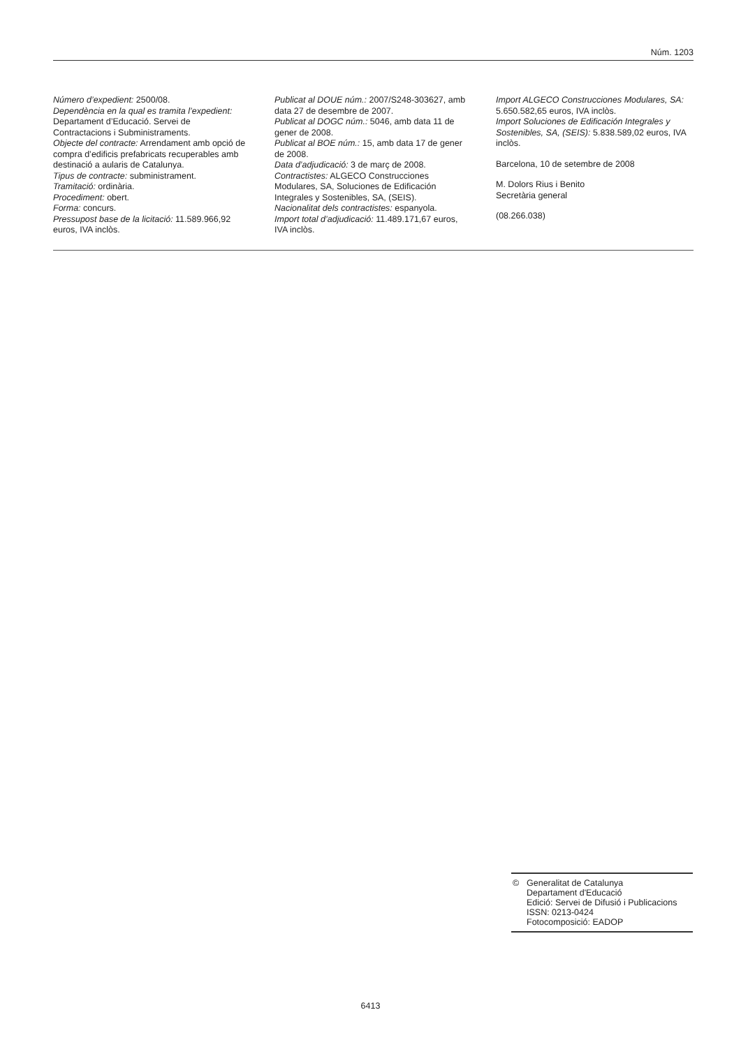Núm. 1203
Número d’expedient: 2500/08.
Dependència en la qual es tramita l’expedient: Departament d’Educació. Servei de Contractacions i Subministraments.
Objecte del contracte: Arrendament amb opció de compra d’edificis prefabricats recuperables amb destinació a aularis de Catalunya.
Tipus de contracte: subministrament.
Tramitació: ordinària.
Procediment: obert.
Forma: concurs.
Pressupost base de la licitació: 11.589.966,92 euros, IVA inclòs.
Publicat al DOUE núm.: 2007/S248-303627, amb data 27 de desembre de 2007.
Publicat al DOGC núm.: 5046, amb data 11 de gener de 2008.
Publicat al BOE núm.: 15, amb data 17 de gener de 2008.
Data d’adjudicació: 3 de març de 2008.
Contractistes: ALGECO Construcciones Modulares, SA, Soluciones de Edificación Integrales y Sostenibles, SA, (SEIS).
Nacionalitat dels contractistes: espanyola.
Import total d’adjudicació: 11.489.171,67 euros, IVA inclòs.
Import ALGECO Construcciones Modulares, SA: 5.650.582,65 euros, IVA inclòs.
Import Soluciones de Edificación Integrales y Sostenibles, SA, (SEIS): 5.838.589,02 euros, IVA inclòs.
Barcelona, 10 de setembre de 2008
M. Dolors Rius i Benito
Secretària general
(08.266.038)
© Generalitat de Catalunya
Departament d'Educació
Edició: Servei de Difusió i Publicacions
ISSN: 0213-0424
Fotocomposició: EADOP
6413